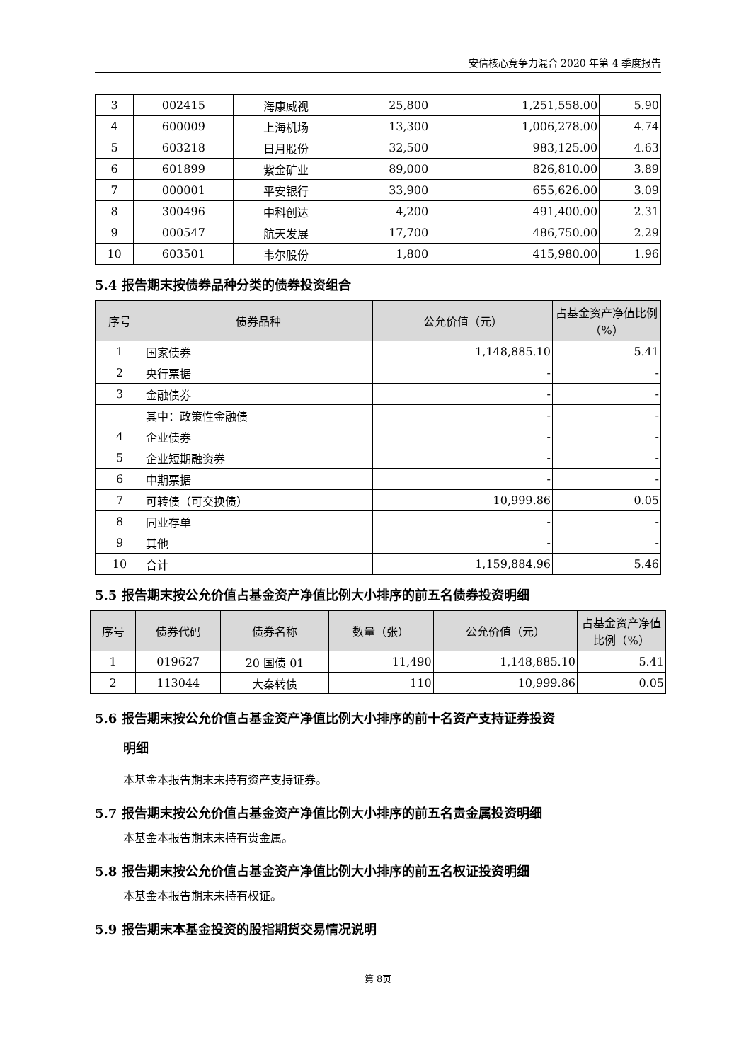安信核心竞争力混合 2020 年第 4 季度报告
| 3 | 002415 | 海康威视 | 25,800 | 1,251,558.00 | 5.90 |
| 4 | 600009 | 上海机场 | 13,300 | 1,006,278.00 | 4.74 |
| 5 | 603218 | 日月股份 | 32,500 | 983,125.00 | 4.63 |
| 6 | 601899 | 紫金矿业 | 89,000 | 826,810.00 | 3.89 |
| 7 | 000001 | 平安银行 | 33,900 | 655,626.00 | 3.09 |
| 8 | 300496 | 中科创达 | 4,200 | 491,400.00 | 2.31 |
| 9 | 000547 | 航天发展 | 17,700 | 486,750.00 | 2.29 |
| 10 | 603501 | 韦尔股份 | 1,800 | 415,980.00 | 1.96 |
5.4 报告期末按债券品种分类的债券投资组合
| 序号 | 债券品种 | 公允价值（元） | 占基金资产净值比例（%） |
| --- | --- | --- | --- |
| 1 | 国家债券 | 1,148,885.10 | 5.41 |
| 2 | 央行票据 | - | - |
| 3 | 金融债券 | - | - |
| | 其中：政策性金融债 | - | - |
| 4 | 企业债券 | - | - |
| 5 | 企业短期融资券 | - | - |
| 6 | 中期票据 | - | - |
| 7 | 可转债（可交换债） | 10,999.86 | 0.05 |
| 8 | 同业存单 | - | - |
| 9 | 其他 | - | - |
| 10 | 合计 | 1,159,884.96 | 5.46 |
5.5 报告期末按公允价值占基金资产净值比例大小排序的前五名债券投资明细
| 序号 | 债券代码 | 债券名称 | 数量（张） | 公允价值（元） | 占基金资产净值比例（%） |
| --- | --- | --- | --- | --- | --- |
| 1 | 019627 | 20 国债 01 | 11,490 | 1,148,885.10 | 5.41 |
| 2 | 113044 | 大秦转债 | 110 | 10,999.86 | 0.05 |
5.6 报告期末按公允价值占基金资产净值比例大小排序的前十名资产支持证券投资
明细
本基金本报告期末未持有资产支持证券。
5.7 报告期末按公允价值占基金资产净值比例大小排序的前五名贵金属投资明细
本基金本报告期末未持有贵金属。
5.8 报告期末按公允价值占基金资产净值比例大小排序的前五名权证投资明细
本基金本报告期末未持有权证。
5.9 报告期末本基金投资的股指期货交易情况说明
第 8页